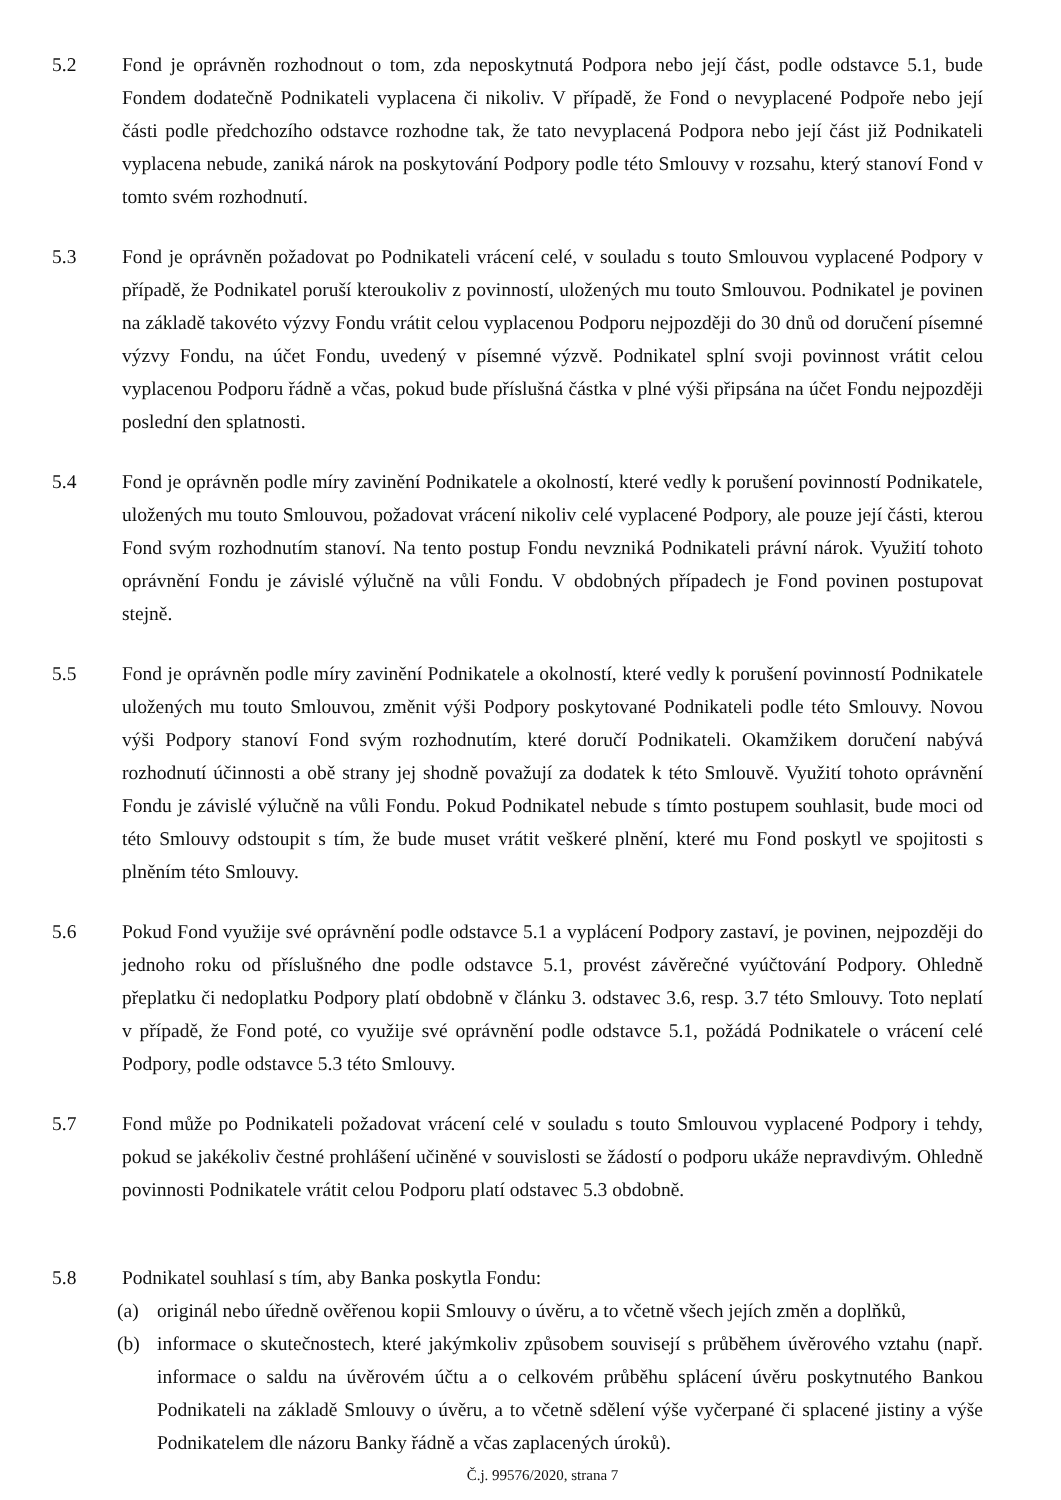5.2 Fond je oprávněn rozhodnout o tom, zda neposkytnutá Podpora nebo její část, podle odstavce 5.1, bude Fondem dodatečně Podnikateli vyplacena či nikoliv. V případě, že Fond o nevyplacené Podpoře nebo její části podle předchozího odstavce rozhodne tak, že tato nevyplacená Podpora nebo její část již Podnikateli vyplacena nebude, zaniká nárok na poskytování Podpory podle této Smlouvy v rozsahu, který stanoví Fond v tomto svém rozhodnutí.
5.3 Fond je oprávněn požadovat po Podnikateli vrácení celé, v souladu s touto Smlouvou vyplacené Podpory v případě, že Podnikatel poruší kteroukoliv z povinností, uložených mu touto Smlouvou. Podnikatel je povinen na základě takovéto výzvy Fondu vrátit celou vyplacenou Podporu nejpozději do 30 dnů od doručení písemné výzvy Fondu, na účet Fondu, uvedený v písemné výzvě. Podnikatel splní svoji povinnost vrátit celou vyplacenou Podporu řádně a včas, pokud bude příslušná částka v plné výši připsána na účet Fondu nejpozději poslední den splatnosti.
5.4 Fond je oprávněn podle míry zavinění Podnikatele a okolností, které vedly k porušení povinností Podnikatele, uložených mu touto Smlouvou, požadovat vrácení nikoliv celé vyplacené Podpory, ale pouze její části, kterou Fond svým rozhodnutím stanoví. Na tento postup Fondu nevzniká Podnikateli právní nárok. Využití tohoto oprávnění Fondu je závislé výlučně na vůli Fondu. V obdobných případech je Fond povinen postupovat stejně.
5.5 Fond je oprávněn podle míry zavinění Podnikatele a okolností, které vedly k porušení povinností Podnikatele uložených mu touto Smlouvou, změnit výši Podpory poskytované Podnikateli podle této Smlouvy. Novou výši Podpory stanoví Fond svým rozhodnutím, které doručí Podnikateli. Okamžikem doručení nabývá rozhodnutí účinnosti a obě strany jej shodně považují za dodatek k této Smlouvě. Využití tohoto oprávnění Fondu je závislé výlučně na vůli Fondu. Pokud Podnikatel nebude s tímto postupem souhlasit, bude moci od této Smlouvy odstoupit s tím, že bude muset vrátit veškeré plnění, které mu Fond poskytl ve spojitosti s plněním této Smlouvy.
5.6 Pokud Fond využije své oprávnění podle odstavce 5.1 a vyplácení Podpory zastaví, je povinen, nejpozději do jednoho roku od příslušného dne podle odstavce 5.1, provést závěrečné vyúčtování Podpory. Ohledně přeplatku či nedoplatku Podpory platí obdobně v článku 3. odstavec 3.6, resp. 3.7 této Smlouvy. Toto neplatí v případě, že Fond poté, co využije své oprávnění podle odstavce 5.1, požádá Podnikatele o vrácení celé Podpory, podle odstavce 5.3 této Smlouvy.
5.7 Fond může po Podnikateli požadovat vrácení celé v souladu s touto Smlouvou vyplacené Podpory i tehdy, pokud se jakékoliv čestné prohlášení učiněné v souvislosti se žádostí o podporu ukáže nepravdivým. Ohledně povinnosti Podnikatele vrátit celou Podporu platí odstavec 5.3 obdobně.
5.8 Podnikatel souhlasí s tím, aby Banka poskytla Fondu:
(a) originál nebo úředně ověřenou kopii Smlouvy o úvěru, a to včetně všech jejích změn a doplňků,
(b) informace o skutečnostech, které jakýmkoliv způsobem souvisejí s průběhem úvěrového vztahu (např. informace o saldu na úvěrovém účtu a o celkovém průběhu splácení úvěru poskytnutého Bankou Podnikateli na základě Smlouvy o úvěru, a to včetně sdělení výše vyčerpané či splacené jistiny a výše Podnikatelem dle názoru Banky řádně a včas zaplacených úroků).
Č.j. 99576/2020, strana 7